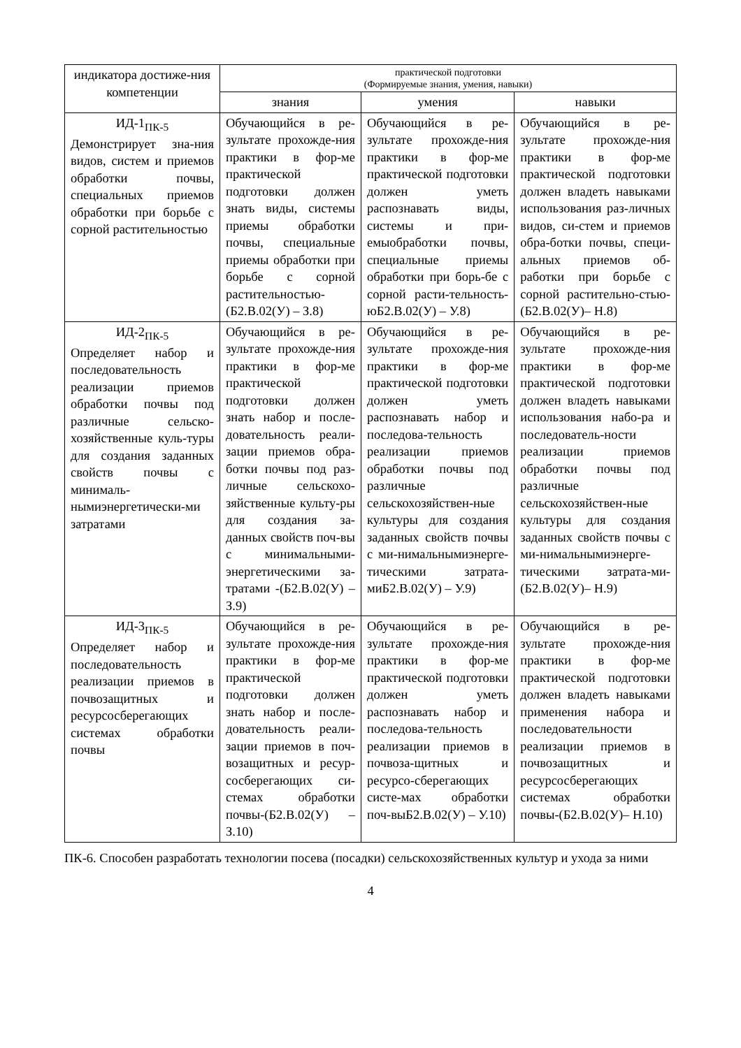| индикатора достиже-ния компетенции | практической подготовки (Формируемые знания, умения, навыки) | | |
| --- | --- | --- | --- |
| | знания | умения | навыки |
| ИД-1<sub>ПК-5</sub> Демонстрирует зна-ния видов, систем и приемов обработки почвы, специальных приемов обработки при борьбе с сорной растительностью | Обучающийся в ре-зультате прохожде-ния практики в фор-ме практической подготовки должен знать виды, системы приемы обработки почвы, специальные приемы обработки при борьбе с сорной растительностью-(Б2.В.02(У) – З.8) | Обучающийся в ре-зультате прохожде-ния практики в фор-ме практической подготовки должен уметь распознавать виды, системы и при-емыобработки почвы, специальные приемы обработки при борь-бе с сорной расти-тельность-юБ2.В.02(У) – У.8) | Обучающийся в ре-зультате прохожде-ния практики в фор-ме практической подготовки должен владеть навыками использования раз-личных видов, си-стем и приемов обра-ботки почвы, специ-альных приемов об-работки при борьбе с сорной растительно-стью-(Б2.В.02(У)– Н.8) |
| ИД-2<sub>ПК-5</sub> Определяет набор и последовательность реализации приемов обработки почвы под различные сельско-хозяйственные куль-туры для создания заданных свойств почвы с минималь-нымиэнергетически-ми затратами | Обучающийся в ре-зультате прохожде-ния практики в фор-ме практической подготовки должен знать набор и после-довательность реали-зации приемов обра-ботки почвы под раз-личные сельскохо-зяйственные культу-ры для создания за-данных свойств поч-вы с минимальными-энергетическими за-тратами -(Б2.В.02(У) – З.9) | Обучающийся в ре-зультате прохожде-ния практики в фор-ме практической подготовки должен уметь распознавать набор и последова-тельность реализации приемов обработки почвы под различные сельскохозяйствен-ные культуры для создания заданных свойств почвы с ми-нимальнымиэнерге-тическими затрата-миБ2.В.02(У) – У.9) | Обучающийся в ре-зультате прохожде-ния практики в фор-ме практической подготовки должен владеть навыками использования набо-ра и последователь-ности реализации приемов обработки почвы под различные сельскохозяйствен-ные культуры для создания заданных свойств почвы с ми-нимальнымиэнерге-тическими затрата-ми-(Б2.В.02(У)– Н.9) |
| ИД-3<sub>ПК-5</sub> Определяет набор и последовательность реализации приемов в почвозащитных и ресурсосберегающих системах обработки почвы | Обучающийся в ре-зультате прохожде-ния практики в фор-ме практической подготовки должен знать набор и после-довательность реали-зации приемов в поч-возащитных и ресур-сосберегающих си-стемах обработки почвы-(Б2.В.02(У) – З.10) | Обучающийся в ре-зультате прохожде-ния практики в фор-ме практической подготовки должен уметь распознавать набор и последова-тельность реализации приемов в почвоза-щитных и ресурсо-сберегающих систе-мах обработки поч-выБ2.В.02(У) – У.10) | Обучающийся в ре-зультате прохожде-ния практики в фор-ме практической подготовки должен владеть навыками применения набора и последовательности реализации приемов в почвозащитных и ресурсосберегающих системах обработки почвы-(Б2.В.02(У)– Н.10) |
ПК-6. Способен разработать технологии посева (посадки) сельскохозяйственных культур и ухода за ними
4